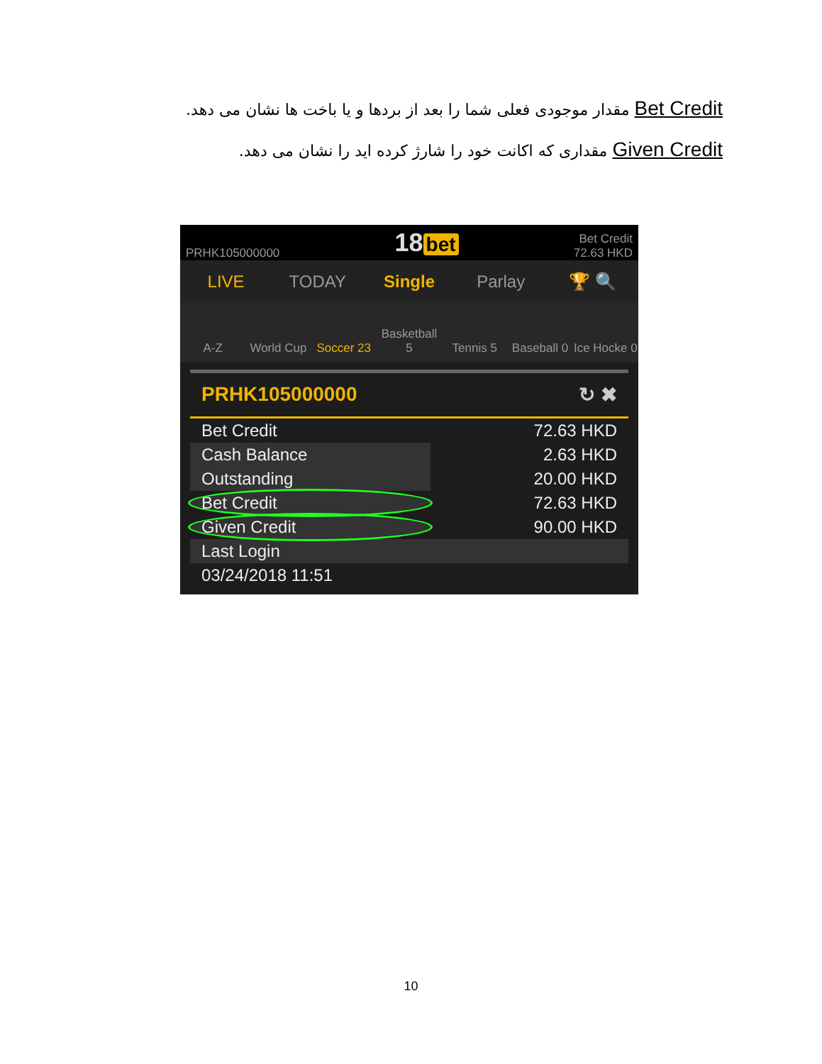Bet Credit مقدار موجودی فعلی شما را بعد از بردها و یا باخت ها نشان می دهد.
Given Credit مقداری که اکانت خود را شارژ کرده اید را نشان می دهد.
PRHK105000000
18 bet
Bet Credit
72.63 HKD
LIVE TODAY Single Parlay 🏆 🔍
A-Z
World Cup
Soccer 23
Basketball 5
Tennis 5
Baseball 0
Ice Hocke 0
PRHK105000000 ↻ ✖
| Bet Credit | 72.63 HKD |
| Cash Balance | 2.63 HKD |
| Outstanding | 20.00 HKD |
| Bet Credit | 72.63 HKD |
| Given Credit | 90.00 HKD |
| Last Login | |
| 03/24/2018 11:51 | |
10